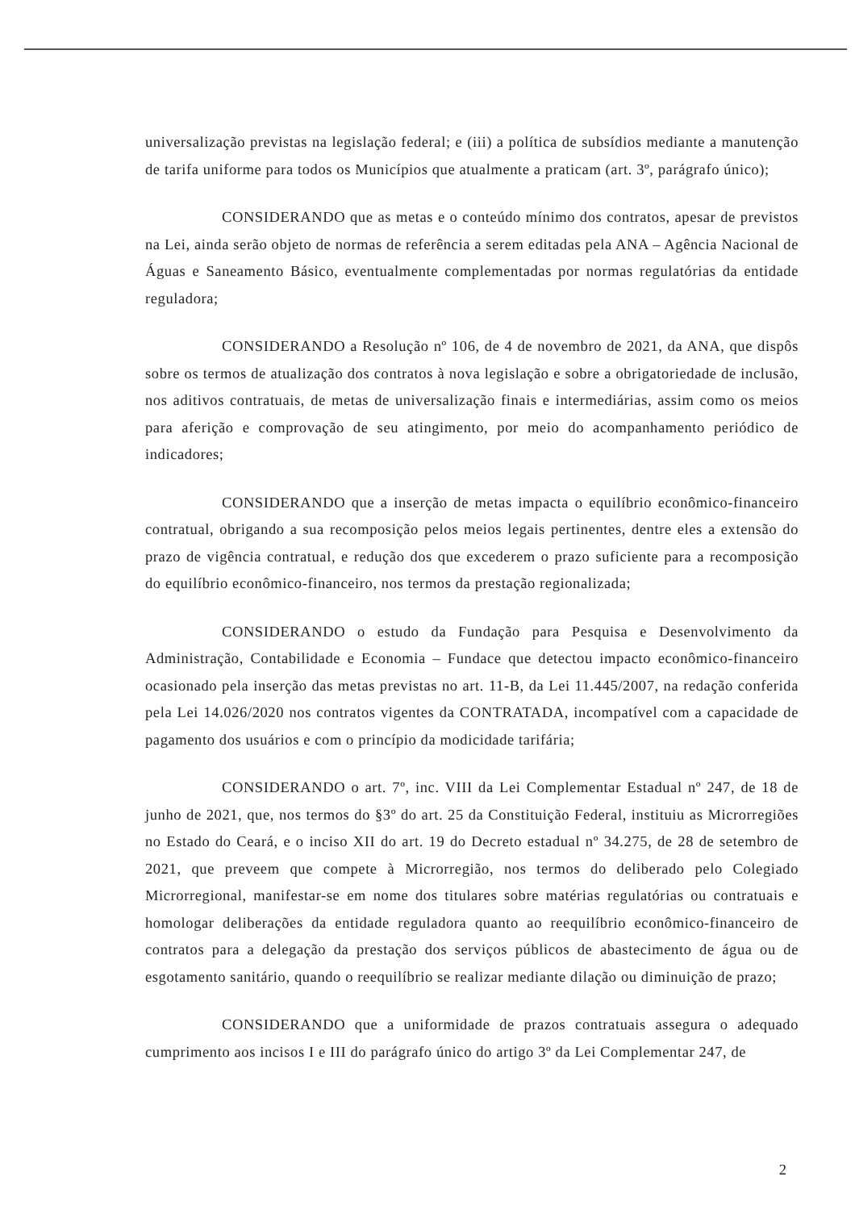universalização previstas na legislação federal; e (iii) a política de subsídios mediante a manutenção de tarifa uniforme para todos os Municípios que atualmente a praticam (art. 3º, parágrafo único);
CONSIDERANDO que as metas e o conteúdo mínimo dos contratos, apesar de previstos na Lei, ainda serão objeto de normas de referência a serem editadas pela ANA – Agência Nacional de Águas e Saneamento Básico, eventualmente complementadas por normas regulatórias da entidade reguladora;
CONSIDERANDO a Resolução nº 106, de 4 de novembro de 2021, da ANA, que dispôs sobre os termos de atualização dos contratos à nova legislação e sobre a obrigatoriedade de inclusão, nos aditivos contratuais, de metas de universalização finais e intermediárias, assim como os meios para aferição e comprovação de seu atingimento, por meio do acompanhamento periódico de indicadores;
CONSIDERANDO que a inserção de metas impacta o equilíbrio econômico-financeiro contratual, obrigando a sua recomposição pelos meios legais pertinentes, dentre eles a extensão do prazo de vigência contratual, e redução dos que excederem o prazo suficiente para a recomposição do equilíbrio econômico-financeiro, nos termos da prestação regionalizada;
CONSIDERANDO o estudo da Fundação para Pesquisa e Desenvolvimento da Administração, Contabilidade e Economia – Fundace que detectou impacto econômico-financeiro ocasionado pela inserção das metas previstas no art. 11-B, da Lei 11.445/2007, na redação conferida pela Lei 14.026/2020 nos contratos vigentes da CONTRATADA, incompatível com a capacidade de pagamento dos usuários e com o princípio da modicidade tarifária;
CONSIDERANDO o art. 7º, inc. VIII da Lei Complementar Estadual nº 247, de 18 de junho de 2021, que, nos termos do §3º do art. 25 da Constituição Federal, instituiu as Microrregiões no Estado do Ceará, e o inciso XII do art. 19 do Decreto estadual nº 34.275, de 28 de setembro de 2021, que preveem que compete à Microrregião, nos termos do deliberado pelo Colegiado Microrregional, manifestar-se em nome dos titulares sobre matérias regulatórias ou contratuais e homologar deliberações da entidade reguladora quanto ao reequilíbrio econômico-financeiro de contratos para a delegação da prestação dos serviços públicos de abastecimento de água ou de esgotamento sanitário, quando o reequilíbrio se realizar mediante dilação ou diminuição de prazo;
CONSIDERANDO que a uniformidade de prazos contratuais assegura o adequado cumprimento aos incisos I e III do parágrafo único do artigo 3º da Lei Complementar 247, de
2